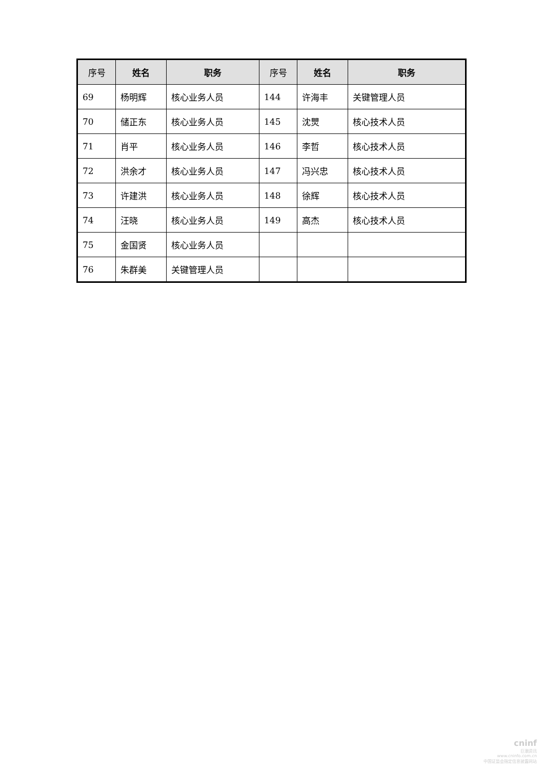| 序号 | 姓名 | 职务 | 序号 | 姓名 | 职务 |
| --- | --- | --- | --- | --- | --- |
| 69 | 杨明辉 | 核心业务人员 | 144 | 许海丰 | 关键管理人员 |
| 70 | 储正东 | 核心业务人员 | 145 | 沈煛 | 核心技术人员 |
| 71 | 肖平 | 核心业务人员 | 146 | 李哲 | 核心技术人员 |
| 72 | 洪余才 | 核心业务人员 | 147 | 冯兴忠 | 核心技术人员 |
| 73 | 许建洪 | 核心业务人员 | 148 | 徐辉 | 核心技术人员 |
| 74 | 汪晓 | 核心业务人员 | 149 | 高杰 | 核心技术人员 |
| 75 | 金国贤 | 核心业务人员 | | | |
| 76 | 朱群美 | 关键管理人员 | | | |
cninf
巨潮资讯
www.cninfo.com.cn
中国证监会指定信息披露网站